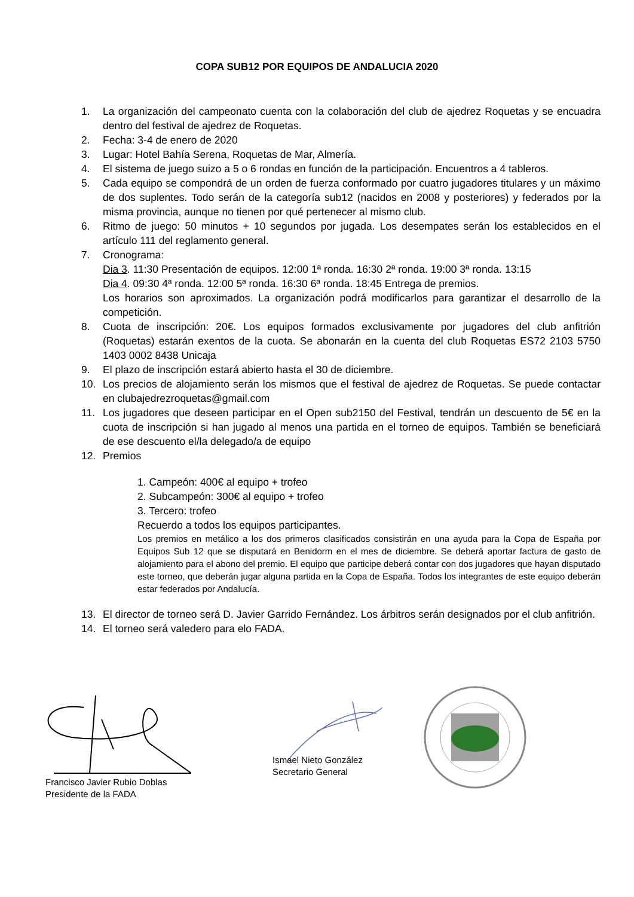COPA SUB12 POR EQUIPOS DE ANDALUCIA 2020
1. La organización del campeonato cuenta con la colaboración del club de ajedrez Roquetas y se encuadra dentro del festival de ajedrez de Roquetas.
2. Fecha: 3-4 de enero de 2020
3. Lugar: Hotel Bahía Serena, Roquetas de Mar, Almería.
4. El sistema de juego suizo a 5 o 6 rondas en función de la participación. Encuentros a 4 tableros.
5. Cada equipo se compondrá de un orden de fuerza conformado por cuatro jugadores titulares y un máximo de dos suplentes. Todo serán de la categoría sub12 (nacidos en 2008 y posteriores) y federados por la misma provincia, aunque no tienen por qué pertenecer al mismo club.
6. Ritmo de juego: 50 minutos + 10 segundos por jugada. Los desempates serán los establecidos en el artículo 111 del reglamento general.
7. Cronograma:
Dia 3. 11:30 Presentación de equipos. 12:00 1ª ronda. 16:30 2ª ronda. 19:00 3ª ronda. 13:15
Dia 4. 09:30 4ª ronda. 12:00 5ª ronda. 16:30 6ª ronda. 18:45 Entrega de premios.
Los horarios son aproximados. La organización podrá modificarlos para garantizar el desarrollo de la competición.
8. Cuota de inscripción: 20€. Los equipos formados exclusivamente por jugadores del club anfitrión (Roquetas) estarán exentos de la cuota. Se abonarán en la cuenta del club Roquetas ES72 2103 5750 1403 0002 8438 Unicaja
9. El plazo de inscripción estará abierto hasta el 30 de diciembre.
10. Los precios de alojamiento serán los mismos que el festival de ajedrez de Roquetas. Se puede contactar en clubajedrezroquetas@gmail.com
11. Los jugadores que deseen participar en el Open sub2150 del Festival, tendrán un descuento de 5€ en la cuota de inscripción si han jugado al menos una partida en el torneo de equipos. También se beneficiará de ese descuento el/la delegado/a de equipo
12. Premios
1. Campeón: 400€ al equipo + trofeo
2. Subcampeón: 300€ al equipo + trofeo
3. Tercero: trofeo
Recuerdo a todos los equipos participantes.
Los premios en metálico a los dos primeros clasificados consistirán en una ayuda para la Copa de España por Equipos Sub 12 que se disputará en Benidorm en el mes de diciembre. Se deberá aportar factura de gasto de alojamiento para el abono del premio. El equipo que participe deberá contar con dos jugadores que hayan disputado este torneo, que deberán jugar alguna partida en la Copa de España. Todos los integrantes de este equipo deberán estar federados por Andalucía.
13. El director de torneo será D. Javier Garrido Fernández. Los árbitros serán designados por el club anfitrión.
14. El torneo será valedero para elo FADA.
Francisco Javier Rubio Doblas
Presidente de la FADA
Ismael Nieto González
Secretario General